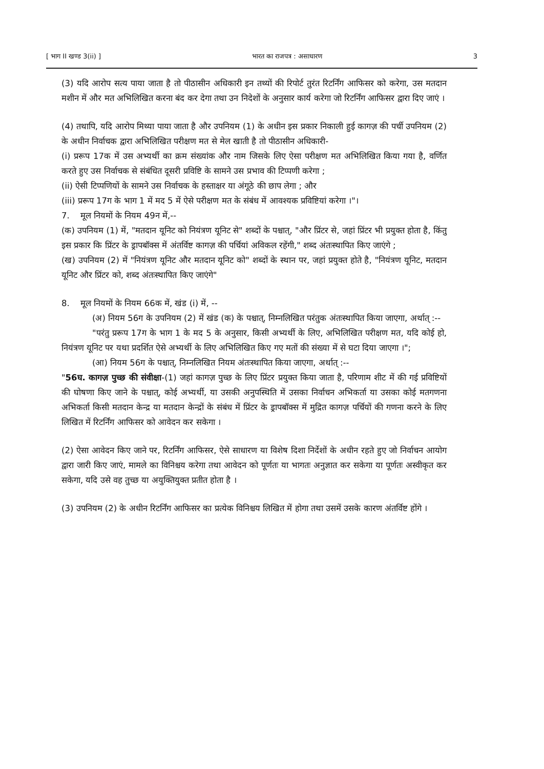[ भाग II खण्ड 3(ii) ] भारत का राजपत्र : असाधारण 3
(3) यदि आरोप सत्य पाया जाता है तो पीठासीन अधिकारी इन तथ्यों की रिपोर्ट तुरंत रिटर्निंग आफिसर को करेगा, उस मतदान मशीन में और मत अभिलिखित करना बंद कर देगा तथा उन निदेशों के अनुसार कार्य करेगा जो रिटर्निंग आफिसर द्वारा दिए जाएं ।
(4) तथापि, यदि आरोप मिथ्या पाया जाता है और उपनियम (1) के अधीन इस प्रकार निकाली हुई कागज़ की पर्ची उपनियम (2) के अधीन निर्वाचक द्वारा अभिलिखित परीक्षण मत से मेल खाती है तो पीठासीन अधिकारी-
(i) प्ररूप 17क में उस अभ्यर्थी का क्रम संख्यांक और नाम जिसके लिए ऐसा परीक्षण मत अभिलिखित किया गया है, वर्णित करते हुए उस निर्वाचक से संबंधित दूसरी प्रविष्टि के सामने उस प्रभाव की टिप्पणी करेगा ;
(ii) ऐसी टिप्पणियों के सामने उस निर्वाचक के हस्ताक्षर या अंगूठे की छाप लेगा ; और
(iii) प्ररूप 17ग के भाग 1 में मद 5 में ऐसे परीक्षण मत के संबंध में आवश्यक प्रविष्टियां करेगा ।"।
7. मूल नियमों के नियम 49न में,--
(क) उपनियम (1) में, "मतदान यूनिट को नियंत्रण यूनिट से" शब्दों के पश्चात्, "और प्रिंटर से, जहां प्रिंटर भी प्रयुक्त होता है, किंतु इस प्रकार कि प्रिंटर के ड्रापबॉक्स में अंतर्विष्ट कागज़ की पर्चियां अविकल रहेंगी," शब्द अंतःस्थापित किए जाएंगे ;
(ख) उपनियम (2) में "नियंत्रण यूनिट और मतदान यूनिट को" शब्दों के स्थान पर, जहां प्रयुक्त होते है, "नियंत्रण यूनिट, मतदान यूनिट और प्रिंटर को, शब्द अंतःस्थापित किए जाएंगे"
8. मूल नियमों के नियम 66क में, खंड (i) में, --
(अ) नियम 56ग के उपनियम (2) में खंड (क) के पश्चात्, निम्नलिखित परंतुक अंतःस्थापित किया जाएगा, अर्थात् :--
"परंतु प्ररूप 17ग के भाग 1 के मद 5 के अनुसार, किसी अभ्यर्थी के लिए, अभिलिखित परीक्षण मत, यदि कोई हो, नियंत्रण यूनिट पर यथा प्रदर्शित ऐसे अभ्यर्थी के लिए अभिलिखित किए गए मतों की संख्या में से घटा दिया जाएगा ।";
(आ) नियम 56ग के पश्चात्, निम्नलिखित नियम अंतःस्थापित किया जाएगा, अर्थात् :--
"56घ. कागज़ पुच्छ की संवीक्षा-(1) जहां कागज़ पुच्छ के लिए प्रिंटर प्रयुक्त किया जाता है, परिणाम शीट में की गई प्रविष्टियों की घोषणा किए जाने के पश्चात्, कोई अभ्यर्थी, या उसकी अनुपस्थिति में उसका निर्वाचन अभिकर्ता या उसका कोई मतगणना अभिकर्ता किसी मतदान केन्द्र या मतदान केन्द्रों के संबंध में प्रिंटर के ड्रापबॉक्स में मुद्रित कागज़ पर्चियों की गणना करने के लिए लिखित में रिटर्निंग आफिसर को आवेदन कर सकेगा ।
(2) ऐसा आवेदन किए जाने पर, रिटर्निंग आफिसर, ऐसे साधारण या विशेष दिशा निर्देशों के अधीन रहते हुए जो निर्वाचन आयोग द्वारा जारी किए जाएं, मामले का विनिश्चय करेगा तथा आवेदन को पूर्णतः या भागतः अनुज्ञात कर सकेगा या पूर्णतः अस्वीकृत कर सकेगा, यदि उसे वह तुच्छ या अयुक्तियुक्त प्रतीत होता है ।
(3) उपनियम (2) के अधीन रिटर्निंग आफिसर का प्रत्येक विनिश्चय लिखित में होगा तथा उसमें उसके कारण अंतर्विष्ट होंगे ।